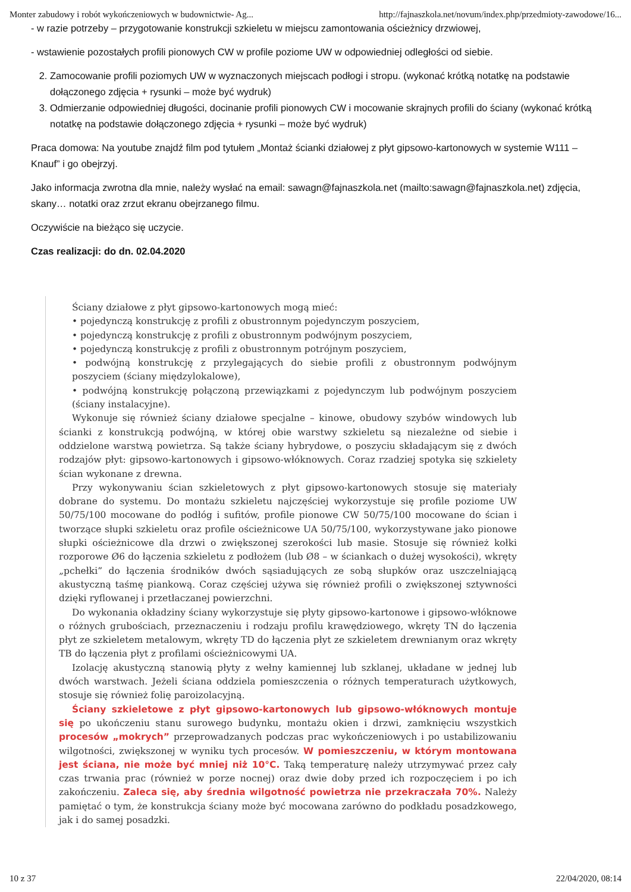Monter zabudowy i robót wykończeniowych w budownictwie- Ag... http://fajnaszkola.net/novum/index.php/przedmioty-zawodowe/16...
- w razie potrzeby – przygotowanie konstrukcji szkieletu w miejscu zamontowania ościeżnicy drzwiowej,
- wstawienie pozostałych profili pionowych CW w profile poziome UW w odpowiedniej odległości od siebie.
Zamocowanie profili poziomych UW w wyznaczonych miejscach podłogi i stropu. (wykonać krótką notatkę na podstawie dołączonego zdjęcia + rysunki – może być wydruk)
Odmierzanie odpowiedniej długości, docinanie profili pionowych CW i mocowanie skrajnych profili do ściany (wykonać krótką notatkę na podstawie dołączonego zdjęcia + rysunki – może być wydruk)
Praca domowa: Na youtube znajdź film pod tytułem „Montaż ścianki działowej z płyt gipsowo-kartonowych w systemie W111 – Knauf” i go obejrzyj.
Jako informacja zwrotna dla mnie, należy wysłać na email: sawagn@fajnaszkola.net (mailto:sawagn@fajnaszkola.net) zdjęcia, skany… notatki oraz zrzut ekranu obejrzanego filmu.
Oczywiście na bieżąco się uczycie.
Czas realizacji: do dn. 02.04.2020
Ściany działowe z płyt gipsowo-kartonowych mogą mieć:
• pojedynczą konstrukcję z profili z obustronnym pojedynczym poszyciem,
• pojedynczą konstrukcję z profili z obustronnym podwójnym poszyciem,
• pojedynczą konstrukcję z profili z obustronnym potrójnym poszyciem,
• podwójną konstrukcję z przylegających do siebie profili z obustronnym podwójnym poszyciem (ściany międzylokalowe),
• podwójną konstrukcję połączoną przewiązkami z pojedynczym lub podwójnym poszyciem (ściany instalacyjne).
Wykonuje się również ściany działowe specjalne – kinowe, obudowy szybów windowych lub ścianki z konstrukcją podwójną, w której obie warstwy szkieletu są niezależne od siebie i oddzielone warstwą powietrza. Są także ściany hybrydowe, o poszyciu składającym się z dwóch rodzajów płyt: gipsowo-kartonowych i gipsowo-włóknowych. Coraz rzadziej spotyka się szkielety ścian wykonane z drewna.
Przy wykonywaniu ścian szkieletowych z płyt gipsowo-kartonowych stosuje się materiały dobrane do systemu. Do montażu szkieletu najczęściej wykorzystuje się profile poziome UW 50/75/100 mocowane do podłóg i sufitów, profile pionowe CW 50/75/100 mocowane do ścian i tworzące słupki szkieletu oraz profile ościeżnicowe UA 50/75/100, wykorzystywane jako pionowe słupki ościeżnicowe dla drzwi o zwiększonej szerokości lub masie. Stosuje się również kołki rozporowe Ø6 do łączenia szkieletu z podłożem (lub Ø8 – w ściankach o dużej wysokości), wkręty „pchełki” do łączenia środników dwóch sąsiadujących ze sobą słupków oraz uszczelniającą akustyczną taśmę piankową. Coraz częściej używa się również profili o zwiększonej sztywności dzięki ryflowanej i przetłaczanej powierzchni.
Do wykonania okładziny ściany wykorzystuje się płyty gipsowo-kartonowe i gipsowo-włóknowe o różnych grubościach, przeznaczeniu i rodzaju profilu krawędziowego, wkręty TN do łączenia płyt ze szkieletem metalowym, wkręty TD do łączenia płyt ze szkieletem drewnianym oraz wkręty TB do łączenia płyt z profilami ościeżnicowymi UA.
Izolację akustyczną stanowią płyty z wełny kamiennej lub szklanej, układane w jednej lub dwóch warstwach. Jeżeli ściana oddziela pomieszczenia o różnych temperaturach użytkowych, stosuje się również folię paroizolacyjną.
Ściany szkieletowe z płyt gipsowo-kartonowych lub gipsowo-włóknowych montuje się po ukończeniu stanu surowego budynku, montażu okien i drzwi, zamknięciu wszystkich procesów „mokrych” przeprowadzanych podczas prac wykończeniowych i po ustabilizowaniu wilgotności, zwiększonej w wyniku tych procesów. W pomieszczeniu, w którym montowana jest ściana, nie może być mniej niż 10°C. Taką temperaturę należy utrzymywać przez cały czas trwania prac (również w porze nocnej) oraz dwie doby przed ich rozpoczęciem i po ich zakończeniu. Zaleca się, aby średnia wilgotność powietrza nie przekraczała 70%. Należy pamiętać o tym, że konstrukcja ściany może być mocowana zarówno do podkładu posadzkowego, jak i do samej posadzki.
10 z 37 22/04/2020, 08:14